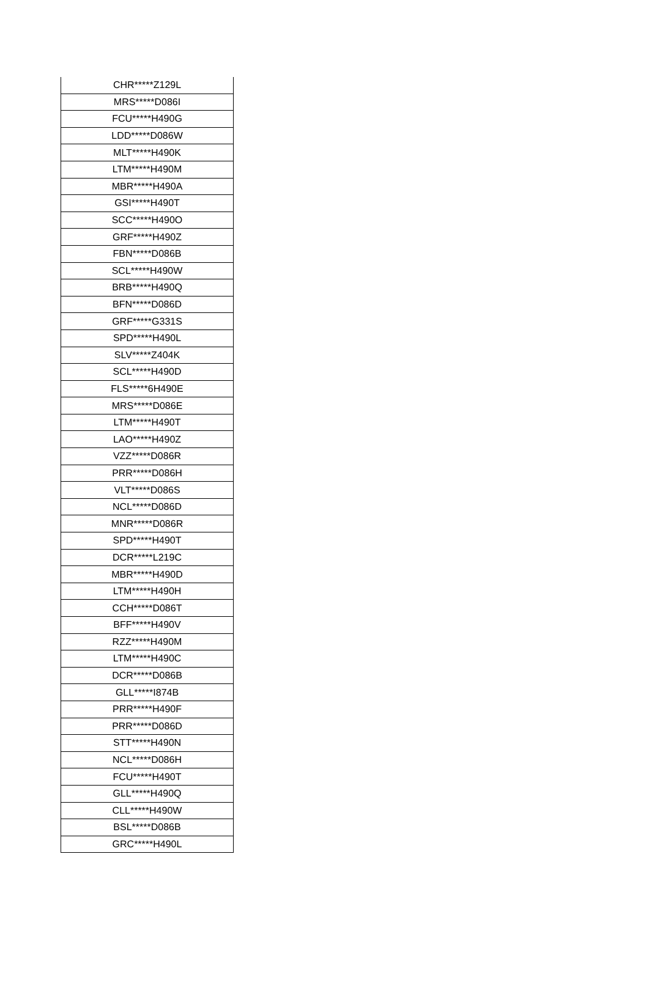| CHR*****Z129L |
| MRS*****D086I |
| FCU*****H490G |
| LDD*****D086W |
| MLT*****H490K |
| LTM*****H490M |
| MBR*****H490A |
| GSI*****H490T |
| SCC*****H490O |
| GRF*****H490Z |
| FBN*****D086B |
| SCL*****H490W |
| BRB*****H490Q |
| BFN*****D086D |
| GRF*****G331S |
| SPD*****H490L |
| SLV*****Z404K |
| SCL*****H490D |
| FLS*****6H490E |
| MRS*****D086E |
| LTM*****H490T |
| LAO*****H490Z |
| VZZ*****D086R |
| PRR*****D086H |
| VLT*****D086S |
| NCL*****D086D |
| MNR*****D086R |
| SPD*****H490T |
| DCR*****L219C |
| MBR*****H490D |
| LTM*****H490H |
| CCH*****D086T |
| BFF*****H490V |
| RZZ*****H490M |
| LTM*****H490C |
| DCR*****D086B |
| GLL*****I874B |
| PRR*****H490F |
| PRR*****D086D |
| STT*****H490N |
| NCL*****D086H |
| FCU*****H490T |
| GLL*****H490Q |
| CLL*****H490W |
| BSL*****D086B |
| GRC*****H490L |